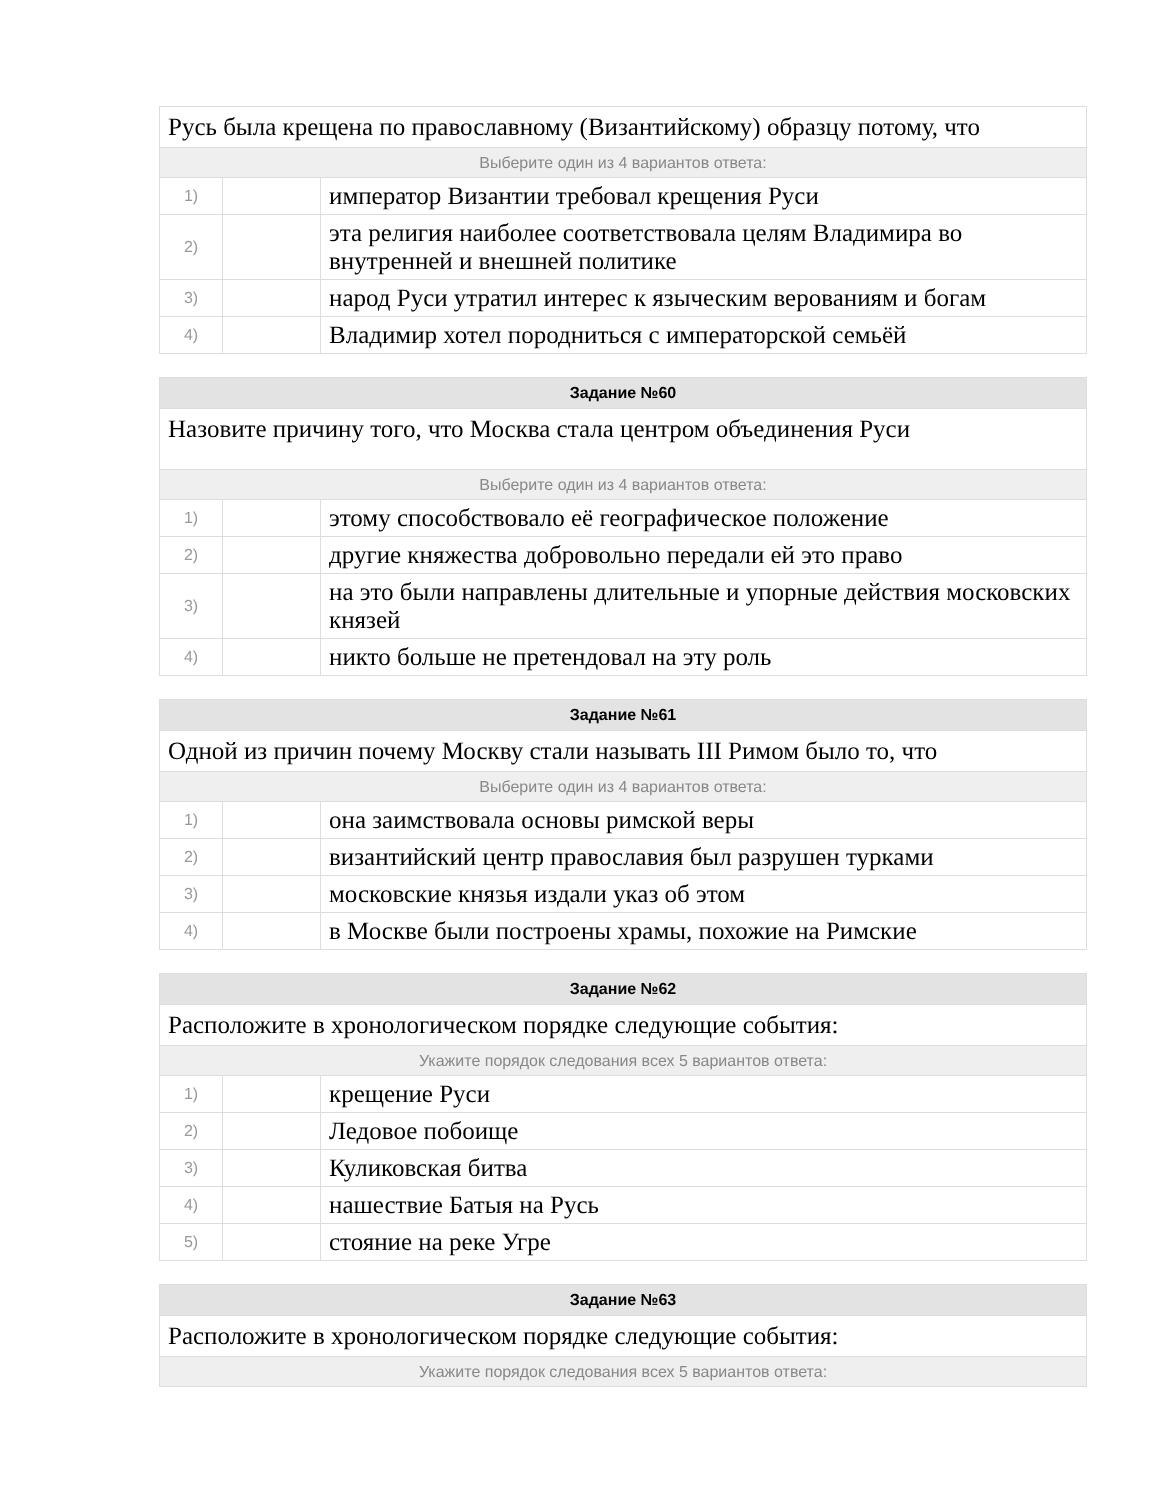| Русь была крещена по православному (Византийскому) образцу потому, что | | |
| Выберите один из 4 вариантов ответа: | | |
| 1) | | император Византии требовал крещения Руси |
| 2) | | эта религия наиболее соответствовала целям Владимира во внутренней и внешней политике |
| 3) | | народ Руси утратил интерес к языческим верованиям и богам |
| 4) | | Владимир хотел породниться с императорской семьёй |
| Задание №60 | | |
| --- | --- | --- |
| Назовите причину того, что Москва стала центром объединения Руси | | |
| Выберите один из 4 вариантов ответа: | | |
| 1) | | этому способствовало её географическое положение |
| 2) | | другие княжества добровольно передали ей это право |
| 3) | | на это были направлены длительные и упорные действия московских князей |
| 4) | | никто больше не претендовал на эту роль |
| Задание №61 | | |
| --- | --- | --- |
| Одной из причин почему Москву стали называть III Римом было то, что | | |
| Выберите один из 4 вариантов ответа: | | |
| 1) | | она заимствовала основы римской веры |
| 2) | | византийский центр православия был разрушен турками |
| 3) | | московские князья издали указ об этом |
| 4) | | в Москве были построены храмы, похожие на Римские |
| Задание №62 | | |
| --- | --- | --- |
| Расположите в хронологическом порядке следующие события: | | |
| Укажите порядок следования всех 5 вариантов ответа: | | |
| 1) | | крещение Руси |
| 2) | | Ледовое побоище |
| 3) | | Куликовская битва |
| 4) | | нашествие Батыя на Русь |
| 5) | | стояние на реке Угре |
| Задание №63 |
| --- |
| Расположите в хронологическом порядке следующие события: |
| Укажите порядок следования всех 5 вариантов ответа: |